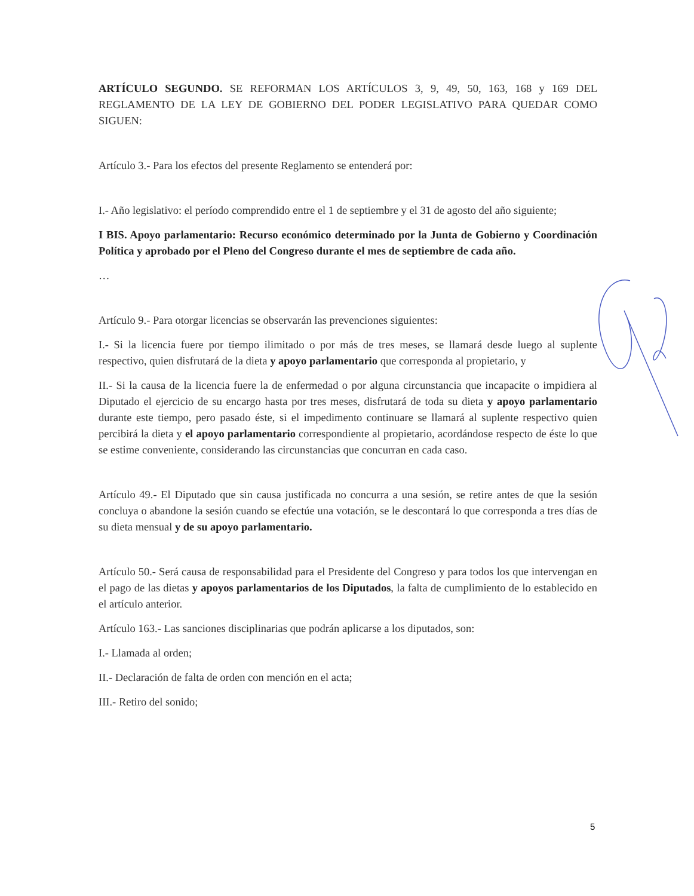ARTÍCULO SEGUNDO. SE REFORMAN LOS ARTÍCULOS 3, 9, 49, 50, 163, 168 y 169 DEL REGLAMENTO DE LA LEY DE GOBIERNO DEL PODER LEGISLATIVO PARA QUEDAR COMO SIGUEN:
Artículo 3.- Para los efectos del presente Reglamento se entenderá por:
I.- Año legislativo: el período comprendido entre el 1 de septiembre y el 31 de agosto del año siguiente;
I BIS. Apoyo parlamentario: Recurso económico determinado por la Junta de Gobierno y Coordinación Política y aprobado por el Pleno del Congreso durante el mes de septiembre de cada año.
…
Artículo 9.- Para otorgar licencias se observarán las prevenciones siguientes:
I.- Si la licencia fuere por tiempo ilimitado o por más de tres meses, se llamará desde luego al suplente respectivo, quien disfrutará de la dieta y apoyo parlamentario que corresponda al propietario, y
II.- Si la causa de la licencia fuere la de enfermedad o por alguna circunstancia que incapacite o impidiera al Diputado el ejercicio de su encargo hasta por tres meses, disfrutará de toda su dieta y apoyo parlamentario durante este tiempo, pero pasado éste, si el impedimento continuare se llamará al suplente respectivo quien percibirá la dieta y el apoyo parlamentario correspondiente al propietario, acordándose respecto de éste lo que se estime conveniente, considerando las circunstancias que concurran en cada caso.
Artículo 49.- El Diputado que sin causa justificada no concurra a una sesión, se retire antes de que la sesión concluya o abandone la sesión cuando se efectúe una votación, se le descontará lo que corresponda a tres días de su dieta mensual y de su apoyo parlamentario.
Artículo 50.- Será causa de responsabilidad para el Presidente del Congreso y para todos los que intervengan en el pago de las dietas y apoyos parlamentarios de los Diputados, la falta de cumplimiento de lo establecido en el artículo anterior.
Artículo 163.- Las sanciones disciplinarias que podrán aplicarse a los diputados, son:
I.- Llamada al orden;
II.- Declaración de falta de orden con mención en el acta;
III.- Retiro del sonido;
5